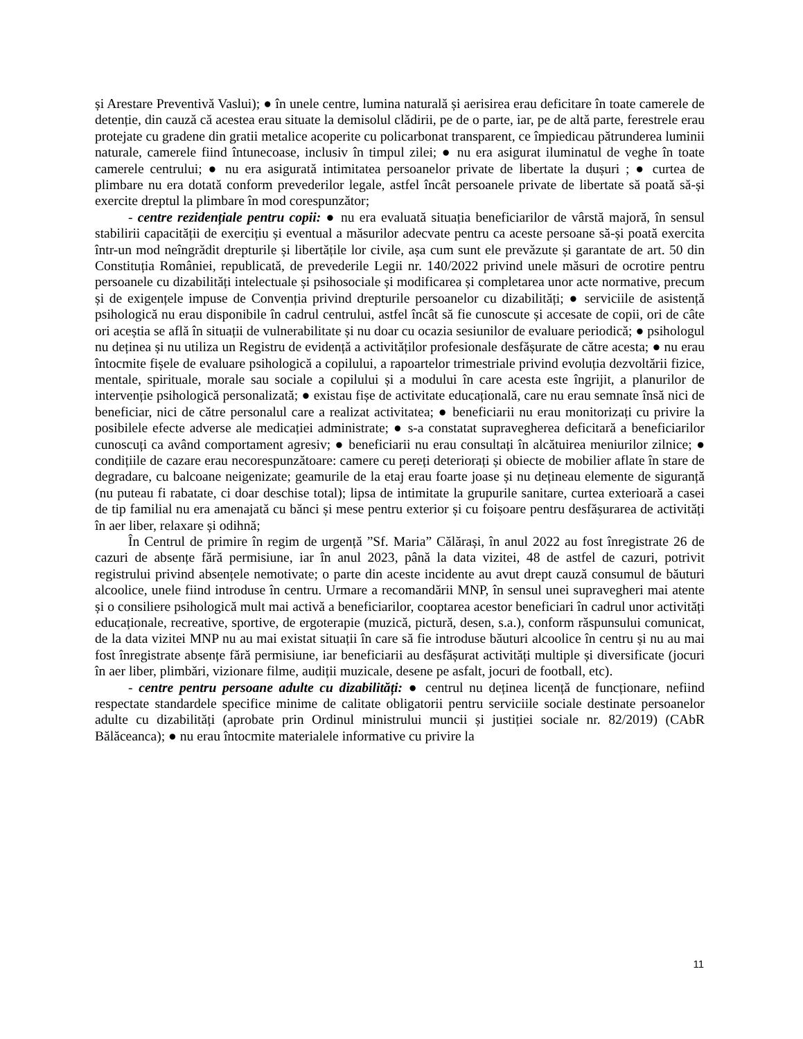și Arestare Preventivă Vaslui); ● în unele centre, lumina naturală și aerisirea erau deficitare în toate camerele de detenție, din cauză că acestea erau situate la demisolul clădirii, pe de o parte, iar, pe de altă parte, ferestrele erau protejate cu gradene din gratii metalice acoperite cu policarbonat transparent, ce împiedicau pătrunderea luminii naturale, camerele fiind întunecoase, inclusiv în timpul zilei; ● nu era asigurat iluminatul de veghe în toate camerele centrului; ● nu era asigurată intimitatea persoanelor private de libertate la dușuri ; ● curtea de plimbare nu era dotată conform prevederilor legale, astfel încât persoanele private de libertate să poată să-și exercite dreptul la plimbare în mod corespunzător;
- centre rezidențiale pentru copii: ● nu era evaluată situația beneficiarilor de vârstă majoră, în sensul stabilirii capacității de exercițiu și eventual a măsurilor adecvate pentru ca aceste persoane să-și poată exercita într-un mod neîngrădit drepturile și libertățile lor civile, așa cum sunt ele prevăzute și garantate de art. 50 din Constituția României, republicată, de prevederile Legii nr. 140/2022 privind unele măsuri de ocrotire pentru persoanele cu dizabilități intelectuale și psihosociale și modificarea și completarea unor acte normative, precum și de exigențele impuse de Convenția privind drepturile persoanelor cu dizabilități; ● serviciile de asistență psihologică nu erau disponibile în cadrul centrului, astfel încât să fie cunoscute și accesate de copii, ori de câte ori aceștia se află în situații de vulnerabilitate și nu doar cu ocazia sesiunilor de evaluare periodică; ● psihologul nu deținea și nu utiliza un Registru de evidență a activităților profesionale desfășurate de către acesta; ● nu erau întocmite fișele de evaluare psihologică a copilului, a rapoartelor trimestriale privind evoluția dezvoltării fizice, mentale, spirituale, morale sau sociale a copilului și a modului în care acesta este îngrijit, a planurilor de intervenție psihologică personalizată; ● existau fișe de activitate educațională, care nu erau semnate însă nici de beneficiar, nici de către personalul care a realizat activitatea; ● beneficiarii nu erau monitorizați cu privire la posibilele efecte adverse ale medicației administrate; ● s-a constatat supravegherea deficitară a beneficiarilor cunoscuți ca având comportament agresiv; ● beneficiarii nu erau consultați în alcătuirea meniurilor zilnice; ● condițiile de cazare erau necorespunzătoare: camere cu pereți deteriorați și obiecte de mobilier aflate în stare de degradare, cu balcoane neigenizate; geamurile de la etaj erau foarte joase și nu dețineau elemente de siguranță (nu puteau fi rabatate, ci doar deschise total); lipsa de intimitate la grupurile sanitare, curtea exterioară a casei de tip familial nu era amenajată cu bănci și mese pentru exterior și cu foișoare pentru desfășurarea de activități în aer liber, relaxare și odihnă;
În Centrul de primire în regim de urgență ”Sf. Maria” Călărași, în anul 2022 au fost înregistrate 26 de cazuri de absențe fără permisiune, iar în anul 2023, până la data vizitei, 48 de astfel de cazuri, potrivit registrului privind absențele nemotivate; o parte din aceste incidente au avut drept cauză consumul de băuturi alcoolice, unele fiind introduse în centru. Urmare a recomandării MNP, în sensul unei supravegheri mai atente și o consiliere psihologică mult mai activă a beneficiarilor, cooptarea acestor beneficiari în cadrul unor activități educaționale, recreative, sportive, de ergoterapie (muzică, pictură, desen, s.a.), conform răspunsului comunicat, de la data vizitei MNP nu au mai existat situații în care să fie introduse băuturi alcoolice în centru și nu au mai fost înregistrate absențe fără permisiune, iar beneficiarii au desfășurat activități multiple și diversificate (jocuri în aer liber, plimbări, vizionare filme, audiții muzicale, desene pe asfalt, jocuri de football, etc).
- centre pentru persoane adulte cu dizabilități: ● centrul nu deținea licență de funcționare, nefiind respectate standardele specifice minime de calitate obligatorii pentru serviciile sociale destinate persoanelor adulte cu dizabilități (aprobate prin Ordinul ministrului muncii și justiției sociale nr. 82/2019) (CAbR Bălăceanca); ● nu erau întocmite materialele informative cu privire la
11